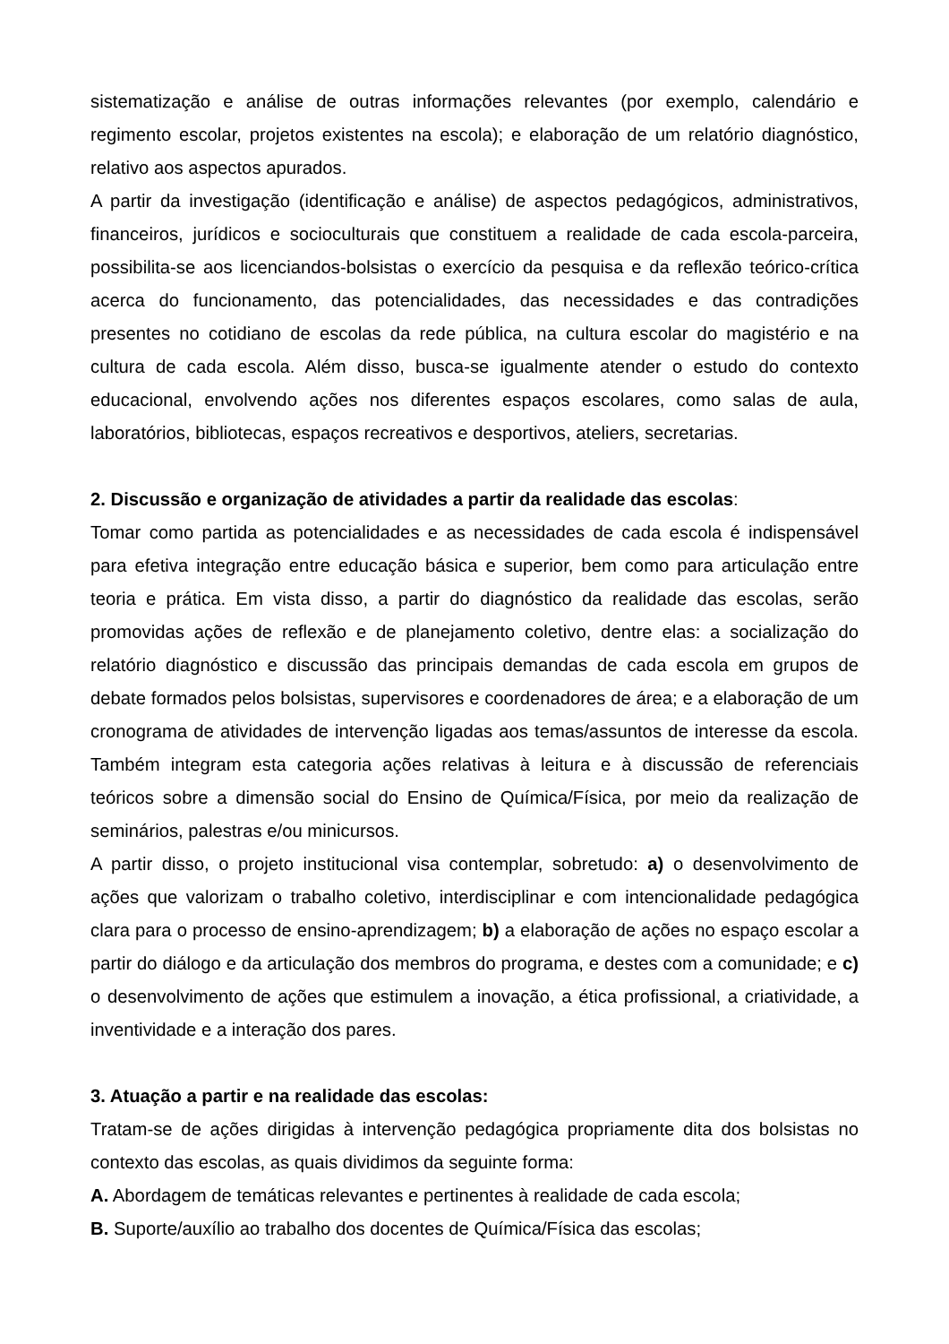sistematização e análise de outras informações relevantes (por exemplo, calendário e regimento escolar, projetos existentes na escola); e elaboração de um relatório diagnóstico, relativo aos aspectos apurados.
A partir da investigação (identificação e análise) de aspectos pedagógicos, administrativos, financeiros, jurídicos e socioculturais que constituem a realidade de cada escola-parceira, possibilita-se aos licenciandos-bolsistas o exercício da pesquisa e da reflexão teórico-crítica acerca do funcionamento, das potencialidades, das necessidades e das contradições presentes no cotidiano de escolas da rede pública, na cultura escolar do magistério e na cultura de cada escola. Além disso, busca-se igualmente atender o estudo do contexto educacional, envolvendo ações nos diferentes espaços escolares, como salas de aula, laboratórios, bibliotecas, espaços recreativos e desportivos, ateliers, secretarias.
2. Discussão e organização de atividades a partir da realidade das escolas:
Tomar como partida as potencialidades e as necessidades de cada escola é indispensável para efetiva integração entre educação básica e superior, bem como para articulação entre teoria e prática. Em vista disso, a partir do diagnóstico da realidade das escolas, serão promovidas ações de reflexão e de planejamento coletivo, dentre elas: a socialização do relatório diagnóstico e discussão das principais demandas de cada escola em grupos de debate formados pelos bolsistas, supervisores e coordenadores de área; e a elaboração de um cronograma de atividades de intervenção ligadas aos temas/assuntos de interesse da escola. Também integram esta categoria ações relativas à leitura e à discussão de referenciais teóricos sobre a dimensão social do Ensino de Química/Física, por meio da realização de seminários, palestras e/ou minicursos.
A partir disso, o projeto institucional visa contemplar, sobretudo: a) o desenvolvimento de ações que valorizam o trabalho coletivo, interdisciplinar e com intencionalidade pedagógica clara para o processo de ensino-aprendizagem; b) a elaboração de ações no espaço escolar a partir do diálogo e da articulação dos membros do programa, e destes com a comunidade; e c) o desenvolvimento de ações que estimulem a inovação, a ética profissional, a criatividade, a inventividade e a interação dos pares.
3. Atuação a partir e na realidade das escolas:
Tratam-se de ações dirigidas à intervenção pedagógica propriamente dita dos bolsistas no contexto das escolas, as quais dividimos da seguinte forma:
A. Abordagem de temáticas relevantes e pertinentes à realidade de cada escola;
B. Suporte/auxílio ao trabalho dos docentes de Química/Física das escolas;